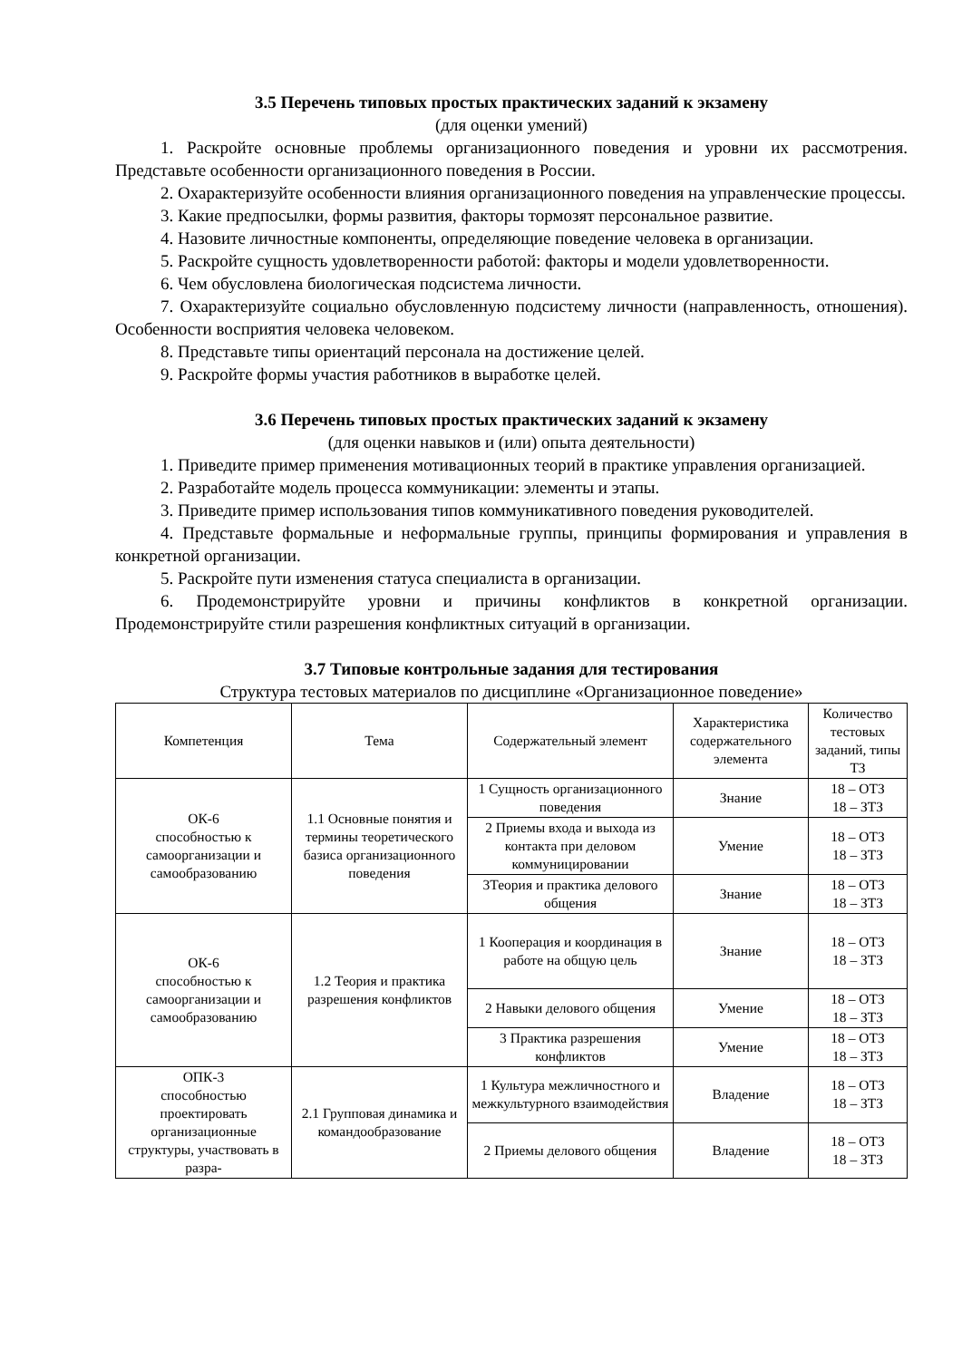3.5 Перечень типовых простых практических заданий к экзамену
(для оценки умений)
1. Раскройте основные проблемы организационного поведения и уровни их рассмотрения. Представьте особенности организационного поведения в России.
2. Охарактеризуйте особенности влияния организационного поведения на управленческие процессы.
3. Какие предпосылки, формы развития, факторы тормозят персональное развитие.
4. Назовите личностные компоненты, определяющие поведение человека в организации.
5. Раскройте сущность удовлетворенности работой: факторы и модели удовлетворенности.
6. Чем обусловлена биологическая подсистема личности.
7. Охарактеризуйте социально обусловленную подсистему личности (направленность, отношения). Особенности восприятия человека человеком.
8. Представьте типы ориентаций персонала на достижение целей.
9. Раскройте формы участия работников в выработке целей.
3.6 Перечень типовых простых практических заданий к экзамену
(для оценки навыков и (или) опыта деятельности)
1. Приведите пример применения мотивационных теорий в практике управления организацией.
2. Разработайте модель процесса коммуникации: элементы и этапы.
3. Приведите пример использования типов коммуникативного поведения руководителей.
4. Представьте формальные и неформальные группы, принципы формирования и управления в конкретной организации.
5. Раскройте пути изменения статуса специалиста в организации.
6. Продемонстрируйте уровни и причины конфликтов в конкретной организации. Продемонстрируйте стили разрешения конфликтных ситуаций в организации.
3.7 Типовые контрольные задания для тестирования
Структура тестовых материалов по дисциплине «Организационное поведение»
| Компетенция | Тема | Содержательный элемент | Характеристика содержательного элемента | Количество тестовых заданий, типы ТЗ |
| --- | --- | --- | --- | --- |
| ОК-6 способностью к самоорганизации и самообразованию | 1.1 Основные понятия и термины теоретического базиса организационного поведения | 1 Сущность организационного поведения | Знание | 18 – ОТЗ 18 – ЗТЗ |
| | | 2 Приемы входа и выхода из контакта при деловом коммуницировании | Умение | 18 – ОТЗ 18 – ЗТЗ |
| | | 3Теория и практика делового общения | Знание | 18 – ОТЗ 18 – ЗТЗ |
| ОК-6 способностью к самоорганизации и самообразованию | 1.2 Теория и практика разрешения конфликтов | 1 Кооперация и координация в работе на общую цель | Знание | 18 – ОТЗ 18 – ЗТЗ |
| | | 2 Навыки делового общения | Умение | 18 – ОТЗ 18 – ЗТЗ |
| | | 3 Практика разрешения конфликтов | Умение | 18 – ОТЗ 18 – ЗТЗ |
| ОПК-3 способностью проектировать организационные структуры, участвовать в разра- | 2.1 Групповая динамика и командообразование | 1 Культура межличностного и межкультурного взаимодействия | Владение | 18 – ОТЗ 18 – ЗТЗ |
| | | 2 Приемы делового общения | Владение | 18 – ОТЗ 18 – ЗТЗ |